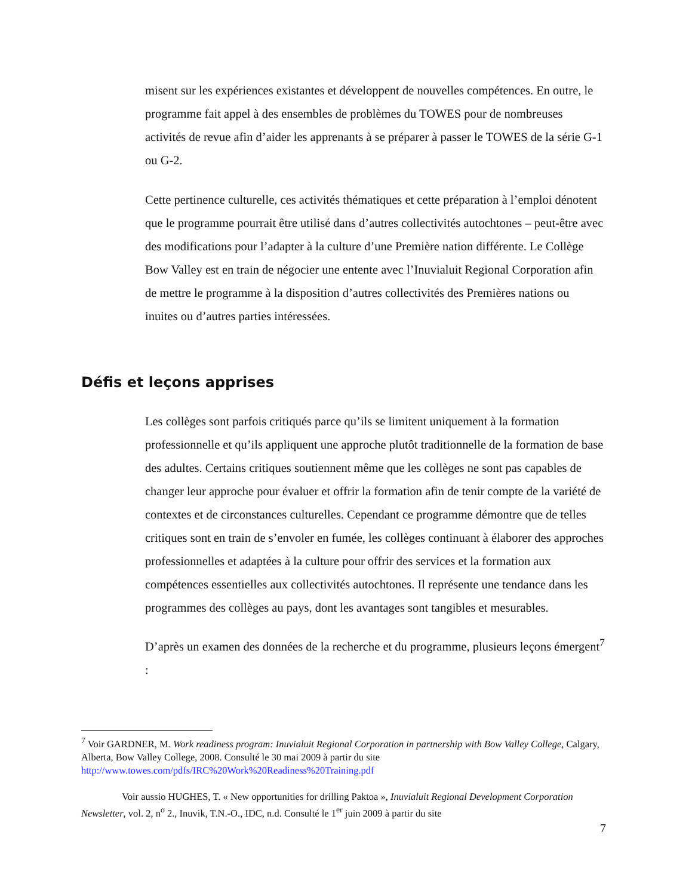misent sur les expériences existantes et développent de nouvelles compétences. En outre, le programme fait appel à des ensembles de problèmes du TOWES pour de nombreuses activités de revue afin d’aider les apprenants à se préparer à passer le TOWES de la série G-1 ou G-2.
Cette pertinence culturelle, ces activités thématiques et cette préparation à l’emploi dénotent que le programme pourrait être utilisé dans d’autres collectivités autochtones – peut-être avec des modifications pour l’adapter à la culture d’une Première nation différente. Le Collège Bow Valley est en train de négocier une entente avec l’Inuvialuit Regional Corporation afin de mettre le programme à la disposition d’autres collectivités des Premières nations ou inuites ou d’autres parties intéressées.
Défis et leçons apprises
Les collèges sont parfois critiqués parce qu’ils se limitent uniquement à la formation professionnelle et qu’ils appliquent une approche plutôt traditionnelle de la formation de base des adultes. Certains critiques soutiennent même que les collèges ne sont pas capables de changer leur approche pour évaluer et offrir la formation afin de tenir compte de la variété de contextes et de circonstances culturelles. Cependant ce programme démontre que de telles critiques sont en train de s’envoler en fumée, les collèges continuant à élaborer des approches professionnelles et adaptées à la culture pour offrir des services et la formation aux compétences essentielles aux collectivités autochtones. Il représente une tendance dans les programmes des collèges au pays, dont les avantages sont tangibles et mesurables.
D’après un examen des données de la recherche et du programme, plusieurs leçons émergent<sup>7</sup> :
<sup>7</sup> Voir GARDNER, M. Work readiness program: Inuvialuit Regional Corporation in partnership with Bow Valley College, Calgary, Alberta, Bow Valley College, 2008. Consulté le 30 mai 2009 à partir du site http://www.towes.com/pdfs/IRC%20Work%20Readiness%20Training.pdf
Voir aussio HUGHES, T. « New opportunities for drilling Paktoa », Inuvialuit Regional Development Corporation Newsletter, vol. 2, n<sup>o</sup> 2., Inuvik, T.N.-O., IDC, n.d. Consulté le 1<sup>er</sup> juin 2009 à partir du site
7